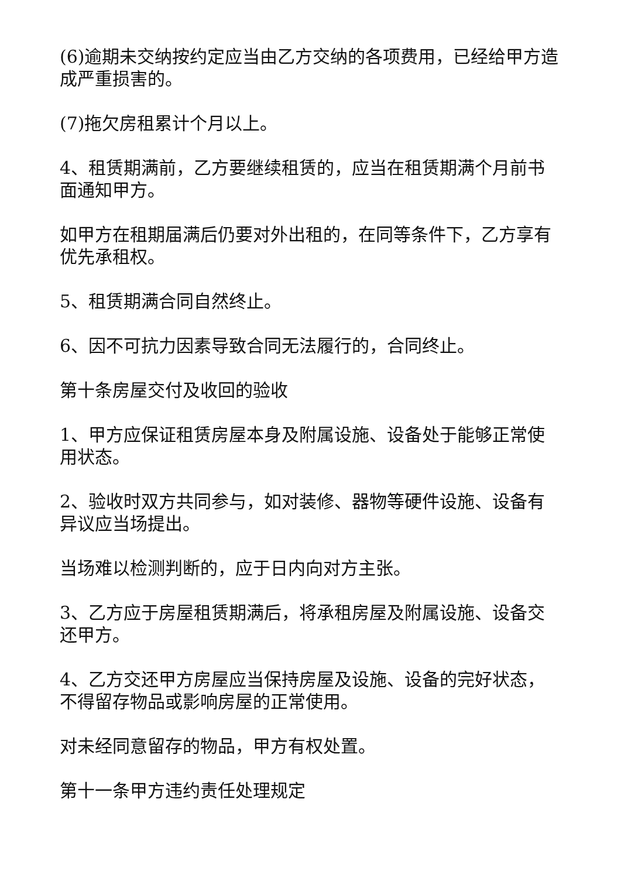(6)逾期未交纳按约定应当由乙方交纳的各项费用，已经给甲方造成严重损害的。
(7)拖欠房租累计个月以上。
4、租赁期满前，乙方要继续租赁的，应当在租赁期满个月前书面通知甲方。
如甲方在租期届满后仍要对外出租的，在同等条件下，乙方享有优先承租权。
5、租赁期满合同自然终止。
6、因不可抗力因素导致合同无法履行的，合同终止。
第十条房屋交付及收回的验收
1、甲方应保证租赁房屋本身及附属设施、设备处于能够正常使用状态。
2、验收时双方共同参与，如对装修、器物等硬件设施、设备有异议应当场提出。
当场难以检测判断的，应于日内向对方主张。
3、乙方应于房屋租赁期满后，将承租房屋及附属设施、设备交还甲方。
4、乙方交还甲方房屋应当保持房屋及设施、设备的完好状态，不得留存物品或影响房屋的正常使用。
对未经同意留存的物品，甲方有权处置。
第十一条甲方违约责任处理规定